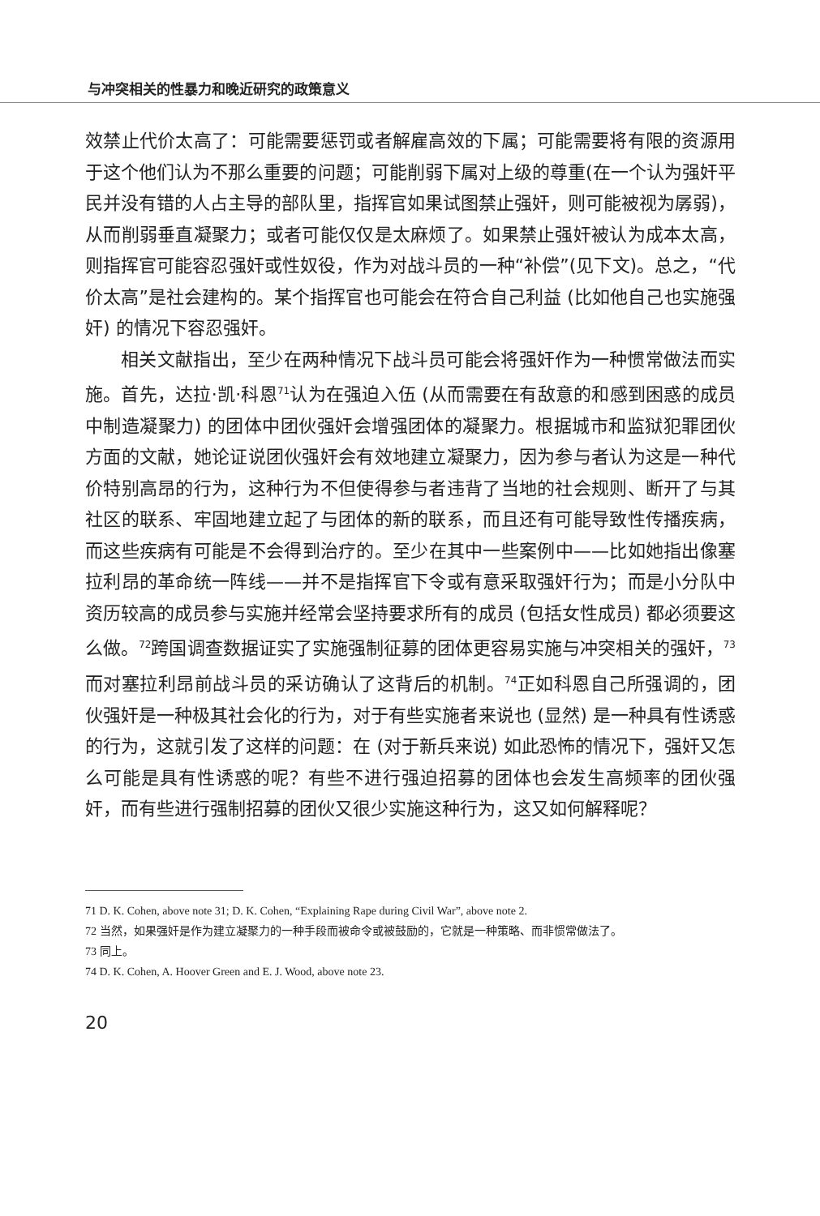与冲突相关的性暴力和晚近研究的政策意义
效禁止代价太高了：可能需要惩罚或者解雇高效的下属；可能需要将有限的资源用于这个他们认为不那么重要的问题；可能削弱下属对上级的尊重(在一个认为强奸平民并没有错的人占主导的部队里，指挥官如果试图禁止强奸，则可能被视为孱弱)，从而削弱垂直凝聚力；或者可能仅仅是太麻烦了。如果禁止强奸被认为成本太高，则指挥官可能容忍强奸或性奴役，作为对战斗员的一种“补偿”(见下文)。总之，“代价太高”是社会建构的。某个指挥官也可能会在符合自己利益 (比如他自己也实施强奸) 的情况下容忍强奸。
相关文献指出，至少在两种情况下战斗员可能会将强奸作为一种惯常做法而实施。首先，达拉·凯·科恩<sup>71</sup>认为在强迫入伍 (从而需要在有敌意的和感到困惑的成员中制造凝聚力) 的团体中团伙强奸会增强团体的凝聚力。根据城市和监狱犯罪团伙方面的文献，她论证说团伙强奸会有效地建立凝聚力，因为参与者认为这是一种代价特别高昂的行为，这种行为不但使得参与者违背了当地的社会规则、断开了与其社区的联系、牢固地建立起了与团体的新的联系，而且还有可能导致性传播疾病，而这些疾病有可能是不会得到治疗的。至少在其中一些案例中——比如她指出像塞拉利昂的革命统一阵线——并不是指挥官下令或有意采取强奸行为；而是小分队中资历较高的成员参与实施并经常会坚持要求所有的成员 (包括女性成员) 都必须要这么做。<sup>72</sup>跨国调查数据证实了实施强制征募的团体更容易实施与冲突相关的强奸，<sup>73</sup>而对塞拉利昂前战斗员的采访确认了这背后的机制。<sup>74</sup>正如科恩自己所强调的，团伙强奸是一种极其社会化的行为，对于有些实施者来说也 (显然) 是一种具有性诱惑的行为，这就引发了这样的问题：在 (对于新兵来说) 如此恐怖的情况下，强奸又怎么可能是具有性诱惑的呢？有些不进行强迫招募的团体也会发生高频率的团伙强奸，而有些进行强制招募的团伙又很少实施这种行为，这又如何解释呢？
71 D. K. Cohen, above note 31; D. K. Cohen, “Explaining Rape during Civil War”, above note 2.
72 当然，如果强奸是作为建立凝聚力的一种手段而被命令或被鼓励的，它就是一种策略、而非惯常做法了。
73 同上。
74 D. K. Cohen, A. Hoover Green and E. J. Wood, above note 23.
20